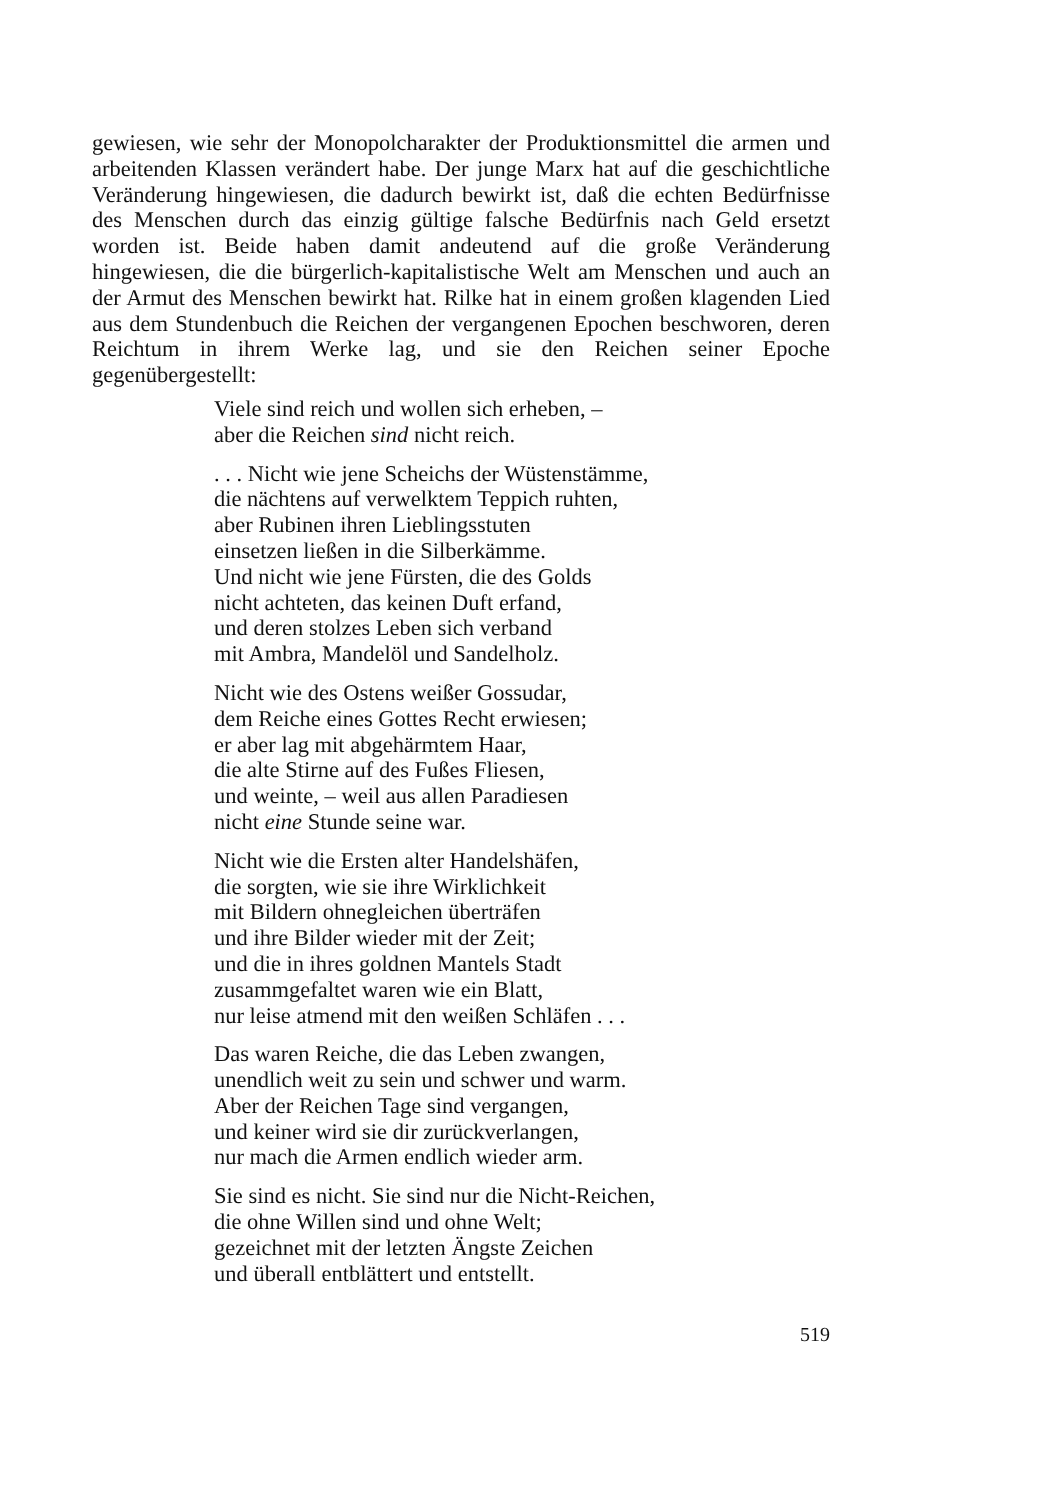gewiesen, wie sehr der Monopolcharakter der Produktionsmittel die armen und arbeitenden Klassen verändert habe. Der junge Marx hat auf die geschichtliche Veränderung hingewiesen, die dadurch bewirkt ist, daß die echten Bedürfnisse des Menschen durch das einzig gültige falsche Bedürfnis nach Geld ersetzt worden ist. Beide haben damit andeutend auf die große Veränderung hingewiesen, die die bürgerlich-kapitalistische Welt am Menschen und auch an der Armut des Menschen bewirkt hat. Rilke hat in einem großen klagenden Lied aus dem Stundenbuch die Reichen der vergangenen Epochen beschworen, deren Reichtum in ihrem Werke lag, und sie den Reichen seiner Epoche gegenübergestellt:
Viele sind reich und wollen sich erheben, –
aber die Reichen sind nicht reich.
. . . Nicht wie jene Scheichs der Wüstenstämme,
die nächtens auf verwelktem Teppich ruhten,
aber Rubinen ihren Lieblingsstuten
einsetzen ließen in die Silberkämme.
Und nicht wie jene Fürsten, die des Golds
nicht achteten, das keinen Duft erfand,
und deren stolzes Leben sich verband
mit Ambra, Mandelöl und Sandelholz.
Nicht wie des Ostens weißer Gossudar,
dem Reiche eines Gottes Recht erwiesen;
er aber lag mit abgehärmtem Haar,
die alte Stirne auf des Fußes Fliesen,
und weinte, – weil aus allen Paradiesen
nicht eine Stunde seine war.
Nicht wie die Ersten alter Handelshäfen,
die sorgten, wie sie ihre Wirklichkeit
mit Bildern ohnegleichen überträfen
und ihre Bilder wieder mit der Zeit;
und die in ihres goldnen Mantels Stadt
zusammgefaltet waren wie ein Blatt,
nur leise atmend mit den weißen Schläfen . . .
Das waren Reiche, die das Leben zwangen,
unendlich weit zu sein und schwer und warm.
Aber der Reichen Tage sind vergangen,
und keiner wird sie dir zurückverlangen,
nur mach die Armen endlich wieder arm.
Sie sind es nicht. Sie sind nur die Nicht-Reichen,
die ohne Willen sind und ohne Welt;
gezeichnet mit der letzten Ängste Zeichen
und überall entblättert und entstellt.
519